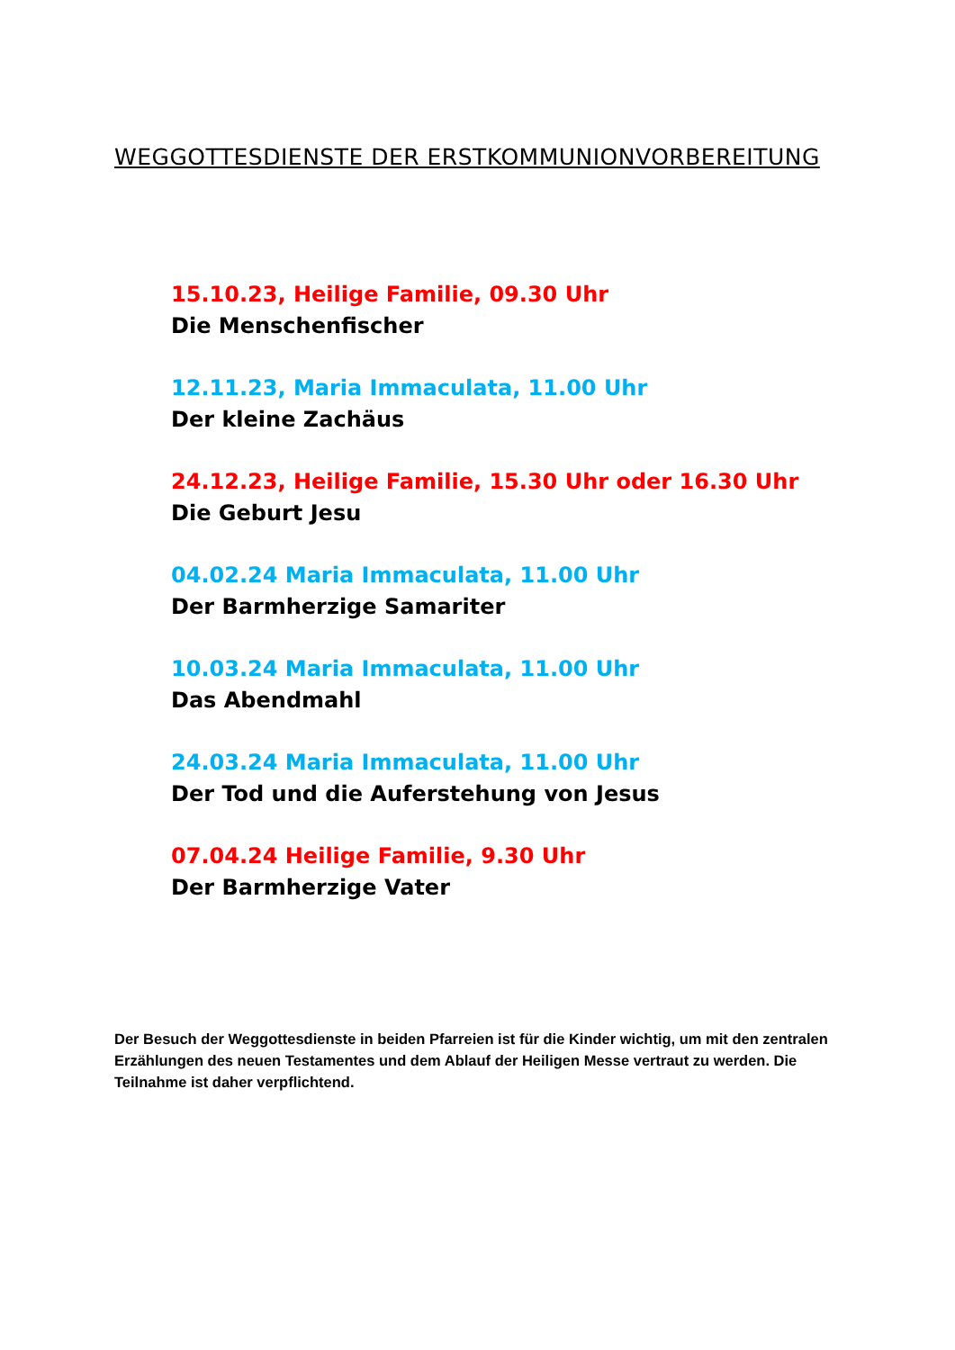WEGGOTTESDIENSTE DER ERSTKOMMUNIONVORBEREITUNG
15.10.23, Heilige Familie, 09.30 Uhr
Die Menschenfischer
12.11.23, Maria Immaculata, 11.00 Uhr
Der kleine Zachäus
24.12.23, Heilige Familie, 15.30 Uhr oder 16.30 Uhr
Die Geburt Jesu
04.02.24 Maria Immaculata, 11.00 Uhr
Der Barmherzige Samariter
10.03.24 Maria Immaculata, 11.00 Uhr
Das Abendmahl
24.03.24 Maria Immaculata, 11.00 Uhr
Der Tod und die Auferstehung von Jesus
07.04.24 Heilige Familie, 9.30 Uhr
Der Barmherzige Vater
Der Besuch der Weggottesdienste in beiden Pfarreien ist für die Kinder wichtig, um mit den zentralen Erzählungen des neuen Testamentes und dem Ablauf der Heiligen Messe vertraut zu werden. Die Teilnahme ist daher verpflichtend.